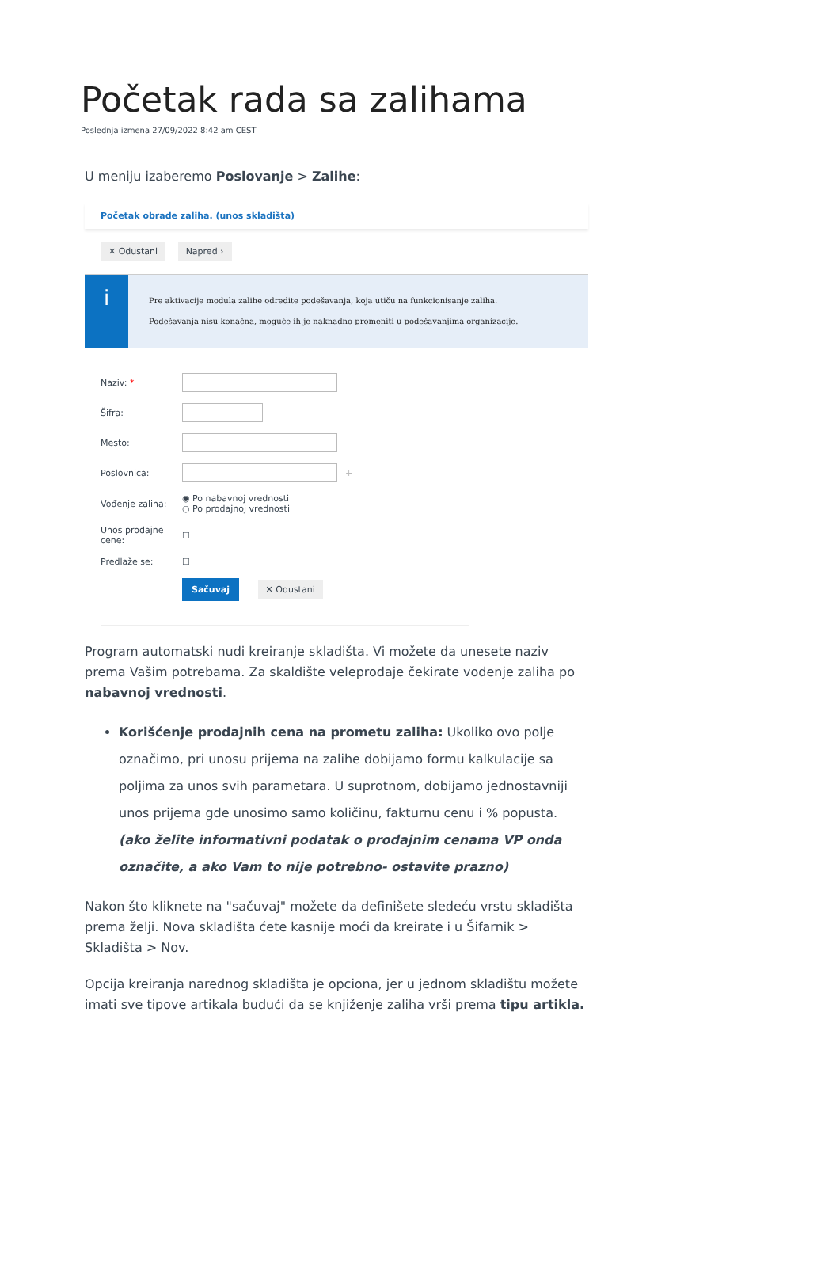Početak rada sa zalihama
Poslednja izmena 27/09/2022 8:42 am CEST
U meniju izaberemo Poslovanje > Zalihe:
Početak obrade zaliha. (unos skladišta)
✕ Odustani Napred ›
i
Pre aktivacije modula zalihe odredite podešavanja, koja utiču na funkcionisanje zaliha.
Podešavanja nisu konačna, moguće ih je naknadno promeniti u podešavanjima organizacije.
Naziv: *
Šifra:
Mesto:
Poslovnica: +
Vođenje zaliha: ◉ Po nabavnoj vrednosti
○ Po prodajnoj vrednosti
Unos prodajne cene: ☐
Predlaže se: ☐
Sačuvaj ✕ Odustani
Program automatski nudi kreiranje skladišta. Vi možete da unesete naziv prema Vašim potrebama. Za skaldište veleprodaje čekirate vođenje zaliha po nabavnoj vrednosti.
Korišćenje prodajnih cena na prometu zaliha: Ukoliko ovo polje označimo, pri unosu prijema na zalihe dobijamo formu kalkulacije sa poljima za unos svih parametara. U suprotnom, dobijamo jednostavniji unos prijema gde unosimo samo količinu, fakturnu cenu i % popusta. (ako želite informativni podatak o prodajnim cenama VP onda označite, a ako Vam to nije potrebno- ostavite prazno)
Nakon što kliknete na "sačuvaj" možete da definišete sledeću vrstu skladišta prema želji. Nova skladišta ćete kasnije moći da kreirate i u Šifarnik > Skladišta > Nov.
Opcija kreiranja narednog skladišta je opciona, jer u jednom skladištu možete imati sve tipove artikala budući da se knjiženje zaliha vrši prema tipu artikla.